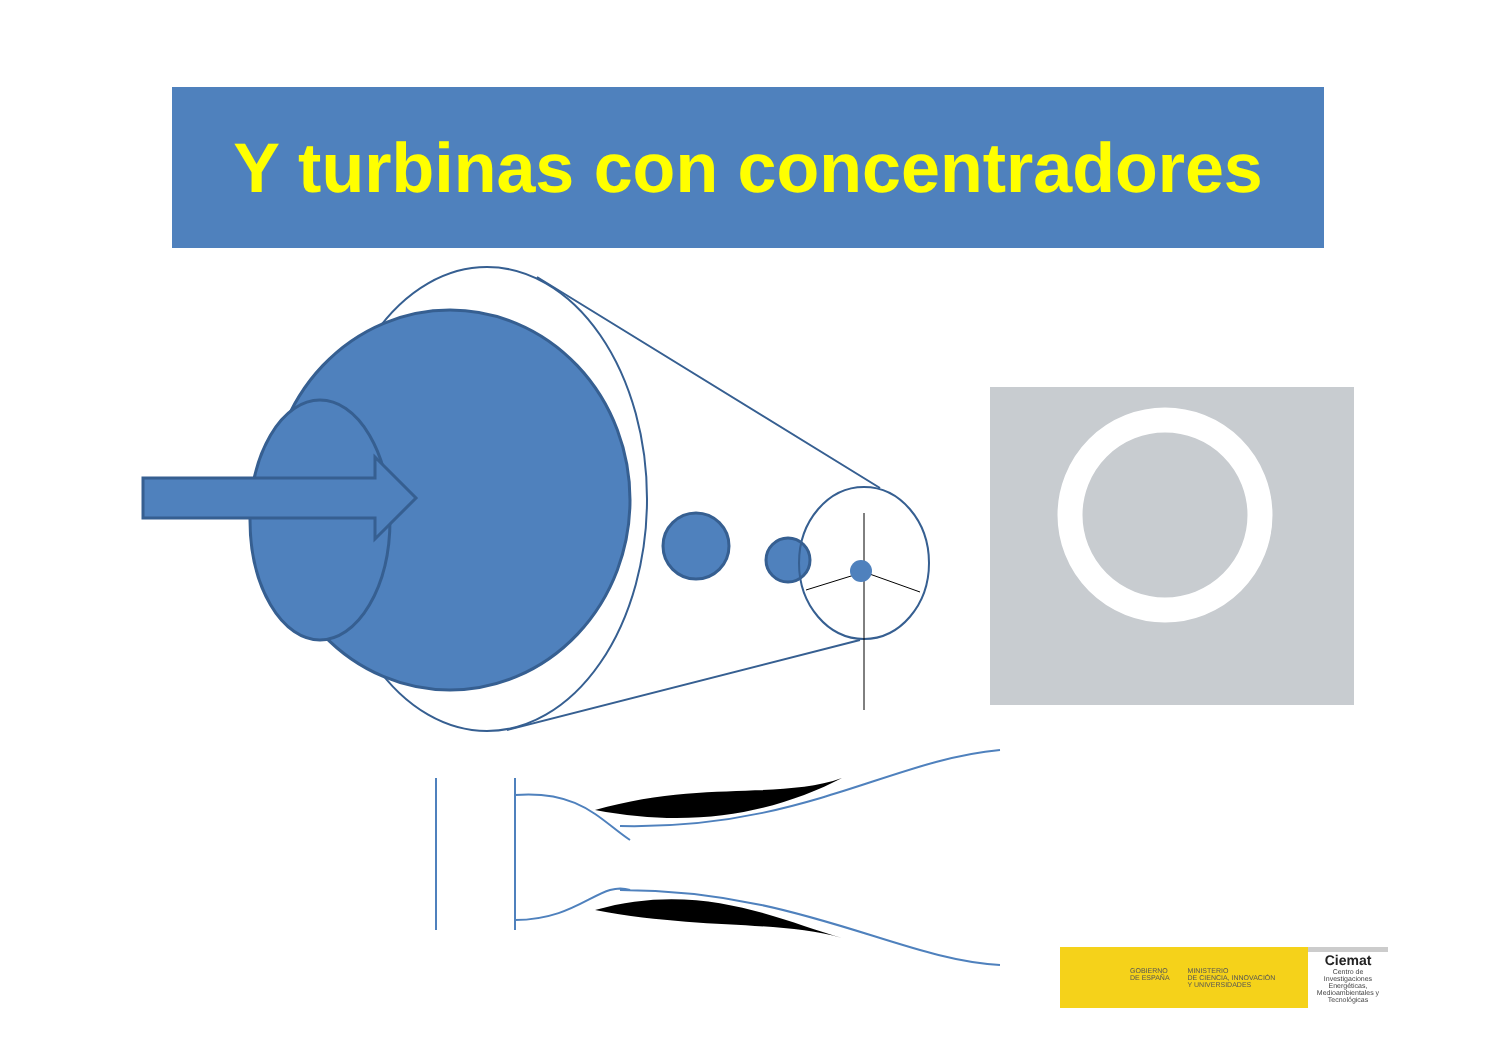Y turbinas con concentradores
GOBIERNO
DE ESPAÑA MINISTERIO
DE CIENCIA, INNOVACIÓN
Y UNIVERSIDADES
Ciemat
Centro de Investigaciones Energéticas, Medioambientales y Tecnológicas